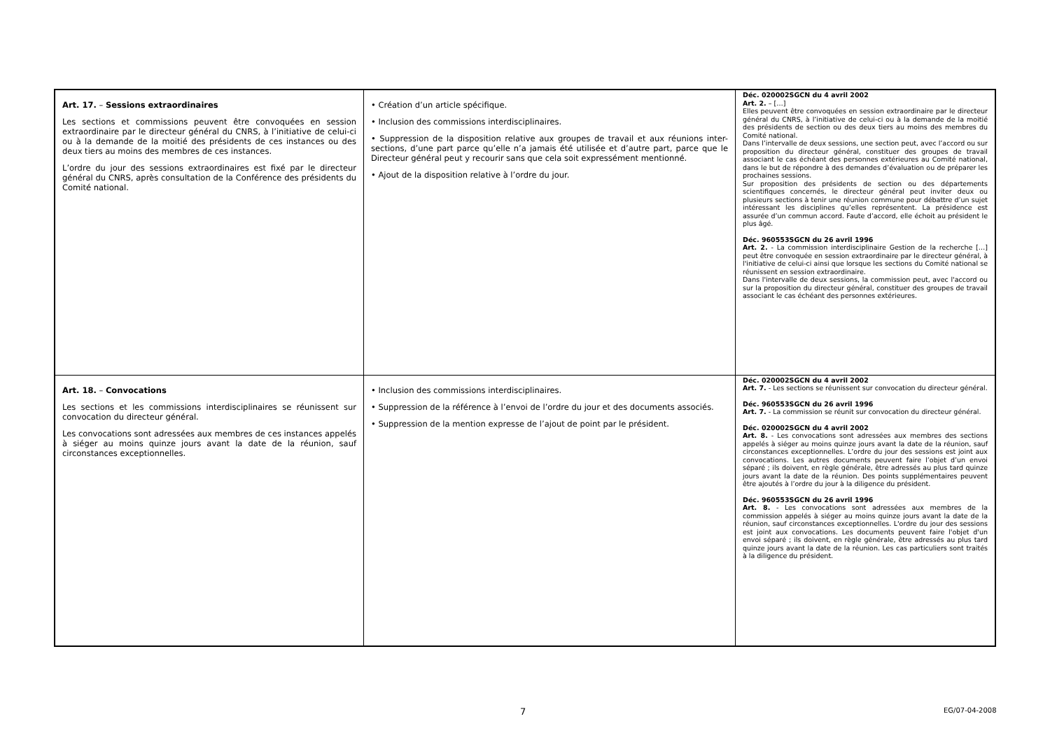| Art. 17. – Sessions extraordinaires Les sections et commissions peuvent être convoquées en session extraordinaire par le directeur général du CNRS, à l’initiative de celui-ci ou à la demande de la moitié des présidents de ces instances ou des deux tiers au moins des membres de ces instances. L’ordre du jour des sessions extraordinaires est fixé par le directeur général du CNRS, après consultation de la Conférence des présidents du Comité national. | • Création d’un article spécifique. • Inclusion des commissions interdisciplinaires. • Suppression de la disposition relative aux groupes de travail et aux réunions inter-sections, d’une part parce qu’elle n’a jamais été utilisée et d’autre part, parce que le Directeur général peut y recourir sans que cela soit expressément mentionné. • Ajout de la disposition relative à l’ordre du jour. | Déc. 020002SGCN du 4 avril 2002 Art. 2. – […] Elles peuvent être convoquées en session extraordinaire par le directeur général du CNRS, à l’initiative de celui-ci ou à la demande de la moitié des présidents de section ou des deux tiers au moins des membres du Comité national. Dans l’intervalle de deux sessions, une section peut, avec l’accord ou sur proposition du directeur général, constituer des groupes de travail associant le cas échéant des personnes extérieures au Comité national, dans le but de répondre à des demandes d’évaluation ou de préparer les prochaines sessions. Sur proposition des présidents de section ou des départements scientifiques concernés, le directeur général peut inviter deux ou plusieurs sections à tenir une réunion commune pour débattre d’un sujet intéressant les disciplines qu’elles représentent. La présidence est assurée d’un commun accord. Faute d’accord, elle échoit au président le plus âgé. Déc. 960553SGCN du 26 avril 1996 Art. 2. - La commission interdisciplinaire Gestion de la recherche […] peut être convoquée en session extraordinaire par le directeur général, à l'initiative de celui-ci ainsi que lorsque les sections du Comité national se réunissent en session extraordinaire. Dans l'intervalle de deux sessions, la commission peut, avec l'accord ou sur la proposition du directeur général, constituer des groupes de travail associant le cas échéant des personnes extérieures. |
| Art. 18. – Convocations Les sections et les commissions interdisciplinaires se réunissent sur convocation du directeur général. Les convocations sont adressées aux membres de ces instances appelés à siéger au moins quinze jours avant la date de la réunion, sauf circonstances exceptionnelles. | • Inclusion des commissions interdisciplinaires. • Suppression de la référence à l’envoi de l’ordre du jour et des documents associés. • Suppression de la mention expresse de l’ajout de point par le président. | Déc. 020002SGCN du 4 avril 2002 Art. 7. - Les sections se réunissent sur convocation du directeur général. Déc. 960553SGCN du 26 avril 1996 Art. 7. - La commission se réunit sur convocation du directeur général. Déc. 020002SGCN du 4 avril 2002 Art. 8. - Les convocations sont adressées aux membres des sections appelés à siéger au moins quinze jours avant la date de la réunion, sauf circonstances exceptionnelles. L’ordre du jour des sessions est joint aux convocations. Les autres documents peuvent faire l’objet d’un envoi séparé ; ils doivent, en règle générale, être adressés au plus tard quinze jours avant la date de la réunion. Des points supplémentaires peuvent être ajoutés à l’ordre du jour à la diligence du président. Déc. 960553SGCN du 26 avril 1996 Art. 8. - Les convocations sont adressées aux membres de la commission appelés à siéger au moins quinze jours avant la date de la réunion, sauf circonstances exceptionnelles. L'ordre du jour des sessions est joint aux convocations. Les documents peuvent faire l'objet d'un envoi séparé ; ils doivent, en règle générale, être adressés au plus tard quinze jours avant la date de la réunion. Les cas particuliers sont traités à la diligence du président. |
7 EG/07-04-2008